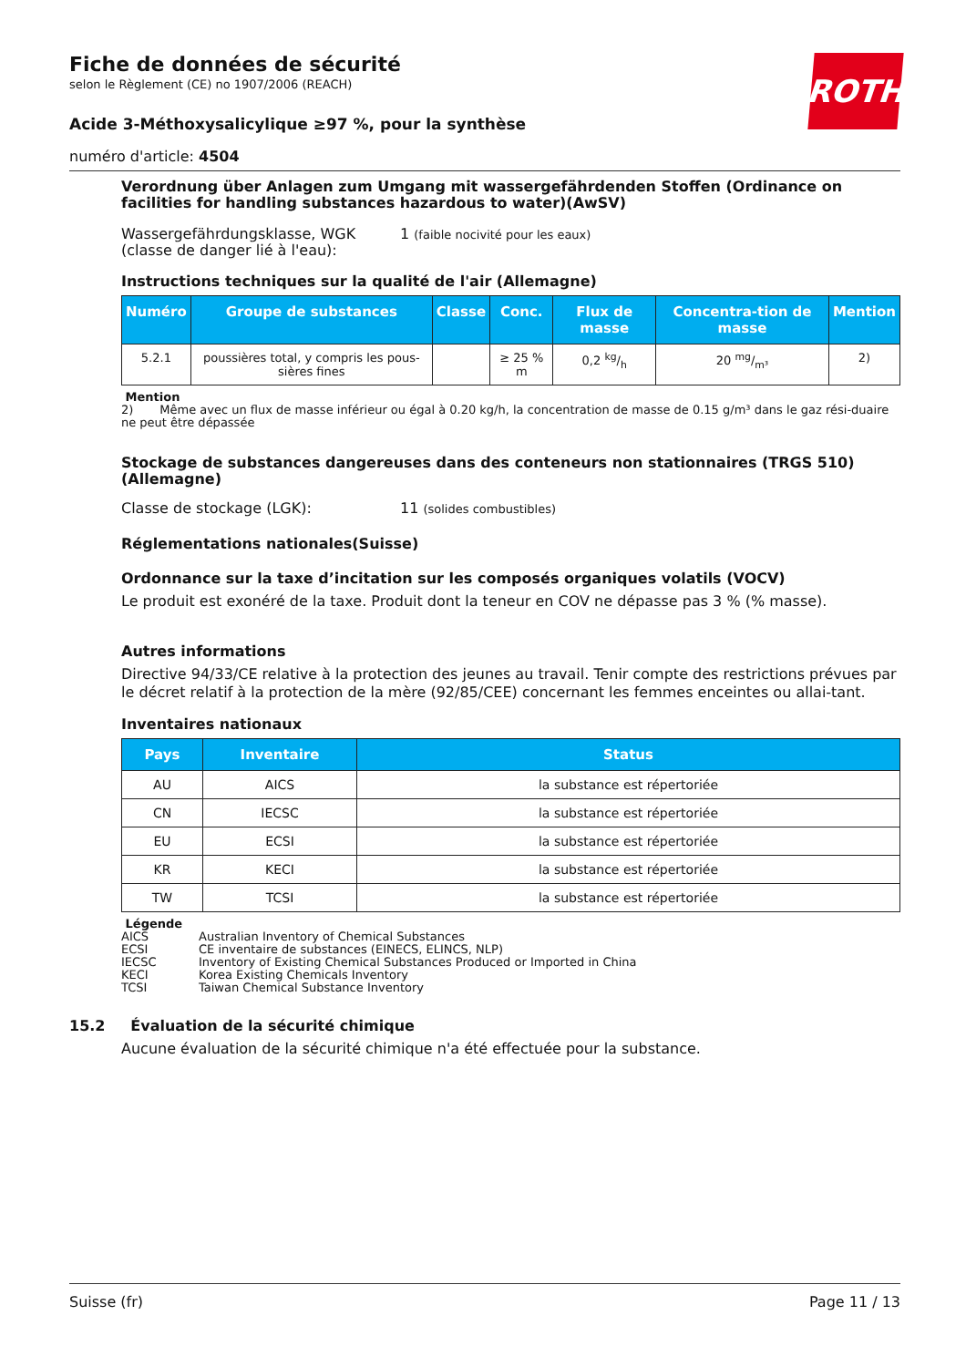ROTH
Fiche de données de sécurité
selon le Règlement (CE) no 1907/2006 (REACH)
Acide 3-Méthoxysalicylique ≥97 %, pour la synthèse
numéro d'article: 4504
Verordnung über Anlagen zum Umgang mit wassergefährdenden Stoffen (Ordinance on facilities for handling substances hazardous to water)(AwSV)
Wassergefährdungsklasse, WGK
(classe de danger lié à l'eau):
1 (faible nocivité pour les eaux)
Instructions techniques sur la qualité de l'air (Allemagne)
| Numéro | Groupe de substances | Classe | Conc. | Flux de masse | Concentra-tion de masse | Mention |
| --- | --- | --- | --- | --- | --- | --- |
| 5.2.1 | poussières total, y compris les pous-sières fines | | ≥ 25 % m | 0,2 kg/h | 20 mg/m³ | 2) |
Mention
2) Même avec un flux de masse inférieur ou égal à 0.20 kg/h, la concentration de masse de 0.15 g/m³ dans le gaz rési-duaire ne peut être dépassée
Stockage de substances dangereuses dans des conteneurs non stationnaires (TRGS 510) (Allemagne)
Classe de stockage (LGK): 11 (solides combustibles)
Réglementations nationales(Suisse)
Ordonnance sur la taxe d’incitation sur les composés organiques volatils (VOCV)
Le produit est exonéré de la taxe. Produit dont la teneur en COV ne dépasse pas 3 % (% masse).
Autres informations
Directive 94/33/CE relative à la protection des jeunes au travail. Tenir compte des restrictions prévues par le décret relatif à la protection de la mère (92/85/CEE) concernant les femmes enceintes ou allai-tant.
Inventaires nationaux
| Pays | Inventaire | Status |
| --- | --- | --- |
| AU | AICS | la substance est répertoriée |
| CN | IECSC | la substance est répertoriée |
| EU | ECSI | la substance est répertoriée |
| KR | KECI | la substance est répertoriée |
| TW | TCSI | la substance est répertoriée |
Légende
AICS Australian Inventory of Chemical Substances
ECSI CE inventaire de substances (EINECS, ELINCS, NLP)
IECSC Inventory of Existing Chemical Substances Produced or Imported in China
KECI Korea Existing Chemicals Inventory
TCSI Taiwan Chemical Substance Inventory
15.2 Évaluation de la sécurité chimique
Aucune évaluation de la sécurité chimique n'a été effectuée pour la substance.
Suisse (fr) Page 11 / 13